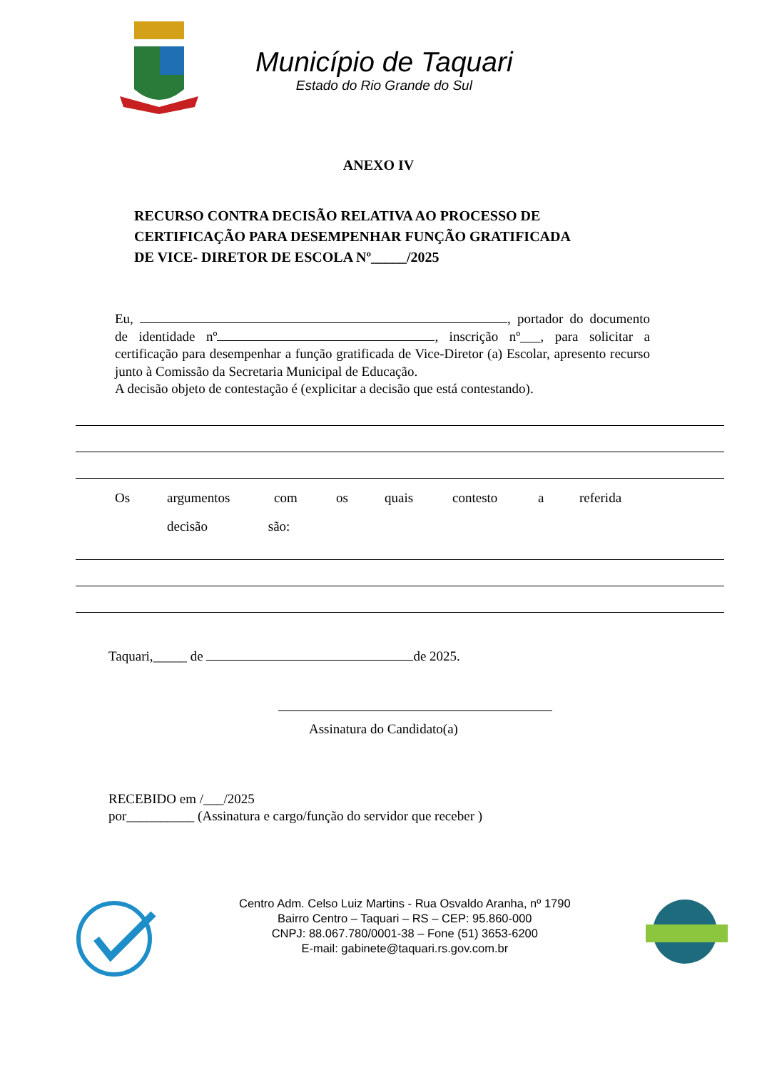Município de Taquari
Estado do Rio Grande do Sul
ANEXO IV
RECURSO CONTRA DECISÃO RELATIVA AO PROCESSO DE
CERTIFICAÇÃO PARA DESEMPENHAR FUNÇÃO GRATIFICADA
DE VICE- DIRETOR DE ESCOLA Nº_____/2025
Eu, , portador do documento de identidade nº , inscrição nº___, para solicitar a certificação para desempenhar a função gratificada de Vice-Diretor (a) Escolar, apresento recurso junto à Comissão da Secretaria Municipal de Educação.
A decisão objeto de contestação é (explicitar a decisão que está contestando).
Os argumentos com os quais contesto a referida
decisão são:
Taquari,_____ de de 2025.
Assinatura do Candidato(a)
RECEBIDO em /___/2025
por__________ (Assinatura e cargo/função do servidor que receber )
Centro Adm. Celso Luiz Martins - Rua Osvaldo Aranha, nº 1790
Bairro Centro – Taquari – RS – CEP: 95.860-000
CNPJ: 88.067.780/0001-38 – Fone (51) 3653-6200
E-mail: gabinete@taquari.rs.gov.com.br